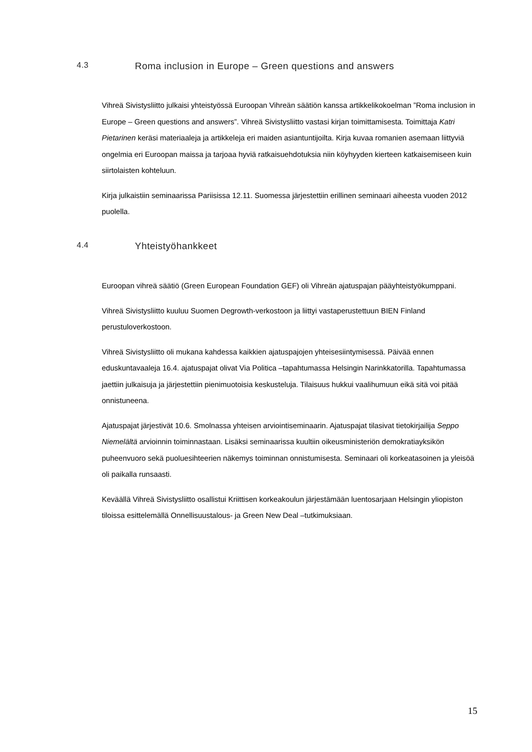4.3 Roma inclusion in Europe – Green questions and answers
Vihreä Sivistysliitto julkaisi yhteistyössä Euroopan Vihreän säätiön kanssa artikkelikokoelman ”Roma inclusion in Europe – Green questions and answers”. Vihreä Sivistysliitto vastasi kirjan toimittamisesta. Toimittaja Katri Pietarinen keräsi materiaaleja ja artikkeleja eri maiden asiantuntijoilta. Kirja kuvaa romanien asemaan liittyviä ongelmia eri Euroopan maissa ja tarjoaa hyviä ratkaisuehdotuksia niin köyhyyden kierteen katkaisemiseen kuin siirtolaisten kohteluun.
Kirja julkaistiin seminaarissa Pariisissa 12.11. Suomessa järjestettiin erillinen seminaari aiheesta vuoden 2012 puolella.
4.4 Yhteistyöhankkeet
Euroopan vihreä säätiö (Green European Foundation GEF) oli Vihreän ajatuspajan pääyhteistyökumppani.
Vihreä Sivistysliitto kuuluu Suomen Degrowth-verkostoon ja liittyi vastaperustettuun BIEN Finland perustuloverkostoon.
Vihreä Sivistysliitto oli mukana kahdessa kaikkien ajatuspajojen yhteisesiintymisessä. Päivää ennen eduskuntavaaleja 16.4. ajatuspajat olivat Via Politica –tapahtumassa Helsingin Narinkkatorilla. Tapahtumassa jaettiin julkaisuja ja järjestettiin pienimuotoisia keskusteluja. Tilaisuus hukkui vaalihumuun eikä sitä voi pitää onnistuneena.
Ajatuspajat järjestivät 10.6. Smolnassa yhteisen arviointiseminaarin. Ajatuspajat tilasivat tietokirjailija Seppo Niemelältä arvioinnin toiminnastaan. Lisäksi seminaarissa kuultiin oikeusministeriön demokratiayksikön puheenvuoro sekä puoluesihteerien näkemys toiminnan onnistumisesta. Seminaari oli korkeatasoinen ja yleisöä oli paikalla runsaasti.
Keväällä Vihreä Sivistysliitto osallistui Kriittisen korkeakoulun järjestämään luentosarjaan Helsingin yliopiston tiloissa esittelemällä Onnellisuustalous- ja Green New Deal –tutkimuksiaan.
15